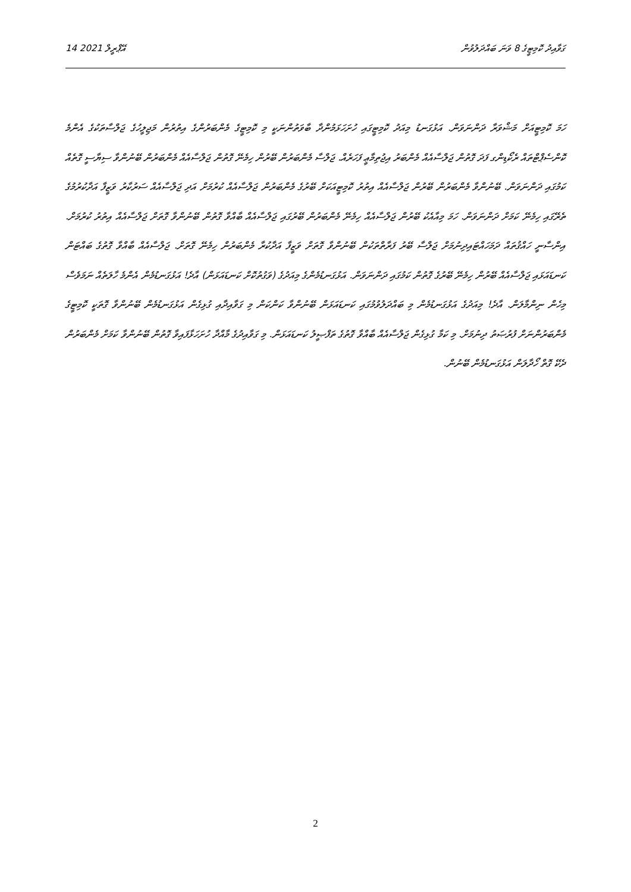14 އޭޕްރީލް 2021 ގަވާއިދު ކޮމިޓީގެ 8 ވަނަ ބައްދަލުވުން
ހަމަ ކޮމިޓީއަށް މަޝްވަރާ ދަންނަވަން. އަޅުގަނޑު މިއަދު ކޮމިޓީގައި ހުށަހަޅަމުންދާ ބާވަތުންނަކީ މި ކޮމިޓީގެ މެންބަރުންގެ އިތުރުން މަޖިލީހުގެ ޖަލްސާތަކުގެ އެންމެ ކޮންސެޕްޓްތައް ރެކޯޑިންގ ފަދަ ގޮތުން ޖަލްސާއެއް މެންބަރު އިޖުތިމާޢީ ފަހަރެއް. ޖަލްސާ މެންބަރުން ބޭރުން ހިމެނޭ ގޮތުން ޖަލްސާއެއް މެންބަރުން ބޭނުންވާ ސިޔާސީ ގޮތެއް ކަމުގައި ދަންނަވަން. ބޭނުންވާ މެންބަރުން ބޭރުން ޖަލްސާއެއް އިތުރު ކޮމިޓީއަކަށް ބޭރުގެ މެންބަރުން ޖަލްސާއެއް ކުރުމަށް އަދި ޖަލްސާއެއް ސަރުކާރު ވަޒީފާ އަދާކުރުމުގެ ތެރޭގައި ހިމެނޭ ކަމަށް ދަންނަވަން. ހަމަ މިއާއެކު ބޭރުން ޖަލްސާއެއް ހިމެނޭ މެންބަރުން ބޭރުގައި ޖަލްސާއެއް ބާއްވާ ގޮތުން ބޭނުންވާ ގޮތަށް ޖަލްސާއެއް އިތުރު ކުރުމަށް. އިންސާނީ ހައްޤުތައް ދަމަހައްޓައިދިނުމަށް ޖަލްސާ ބޭރު ފަރާތްތަކުން ބޭނުންވާ ގޮތަށް ވަޒީފާ އަދާކުރާ މެންބަރުން ހިމެނޭ ގޮތަށް. ޖަލްސާއެއް ބާއްވާ ގޮތުގެ ބައްޓަން ކަނޑައަޅައި ޖަލްސާއެއް ބޭރުން ހިމެނޭ ބޭރުގެ ގޮތުން ކަމުގައި ދަންނަވަން. އަޅުގަނޑުމެންގެ މިއަދުގެ (ވަގުތުކޮށް ކަނޑައަޅަން) އާދެ! އަޅުގަނޑުމެން އެންމެ ހާލަތެއް ނަމަވެސް މިހެން ނިންމާލަން. އާދެ! މިއަދުގެ އަޅުގަނޑުމެން މި ބައްދަލުވުމުގައި ކަނޑައަޅަން ބޭނުންވާ ކަންކަން މި ގަވާއިދާއި ގުޅިގެން އަޅުގަނޑުމެން ބޭނުންވާ ގޮތަކީ ކޮމިޓީގެ މެންބަރުންނަށް ފުރުޞަތު ދިނުމަށް. މި ކަމާ ގުޅިގެން ޖަލްސާއެއް ބާއްވާ ގޮތުގެ ތަފްޞީލު ކަނޑައަޅަން. މި ގަވާއިދުގެ މާއްދާ ހުށަހަޅާފައިވާ ގޮތުން ބޭނުންވާ ކަމަށް މެންބަރުން ދެކޭ ގޮތް ހޯދާލަން އަޅުގަނޑުމެން ބޭނުން.
2